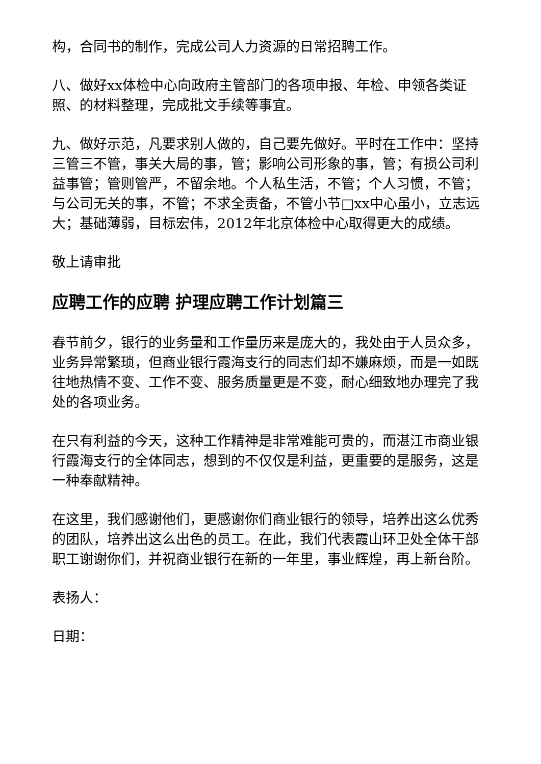构，合同书的制作，完成公司人力资源的日常招聘工作。
八、做好xx体检中心向政府主管部门的各项申报、年检、申领各类证照、的材料整理，完成批文手续等事宜。
九、做好示范，凡要求别人做的，自己要先做好。平时在工作中：坚持三管三不管，事关大局的事，管；影响公司形象的事，管；有损公司利益事管；管则管严，不留余地。个人私生活，不管；个人习惯，不管；与公司无关的事，不管；不求全责备，不管小节□xx中心虽小，立志远大；基础薄弱，目标宏伟，2012年北京体检中心取得更大的成绩。
敬上请审批
应聘工作的应聘 护理应聘工作计划篇三
春节前夕，银行的业务量和工作量历来是庞大的，我处由于人员众多，业务异常繁琐，但商业银行霞海支行的同志们却不嫌麻烦，而是一如既往地热情不变、工作不变、服务质量更是不变，耐心细致地办理完了我处的各项业务。
在只有利益的今天，这种工作精神是非常难能可贵的，而湛江市商业银行霞海支行的全体同志，想到的不仅仅是利益，更重要的是服务，这是一种奉献精神。
在这里，我们感谢他们，更感谢你们商业银行的领导，培养出这么优秀的团队，培养出这么出色的员工。在此，我们代表霞山环卫处全体干部职工谢谢你们，并祝商业银行在新的一年里，事业辉煌，再上新台阶。
表扬人：
日期：